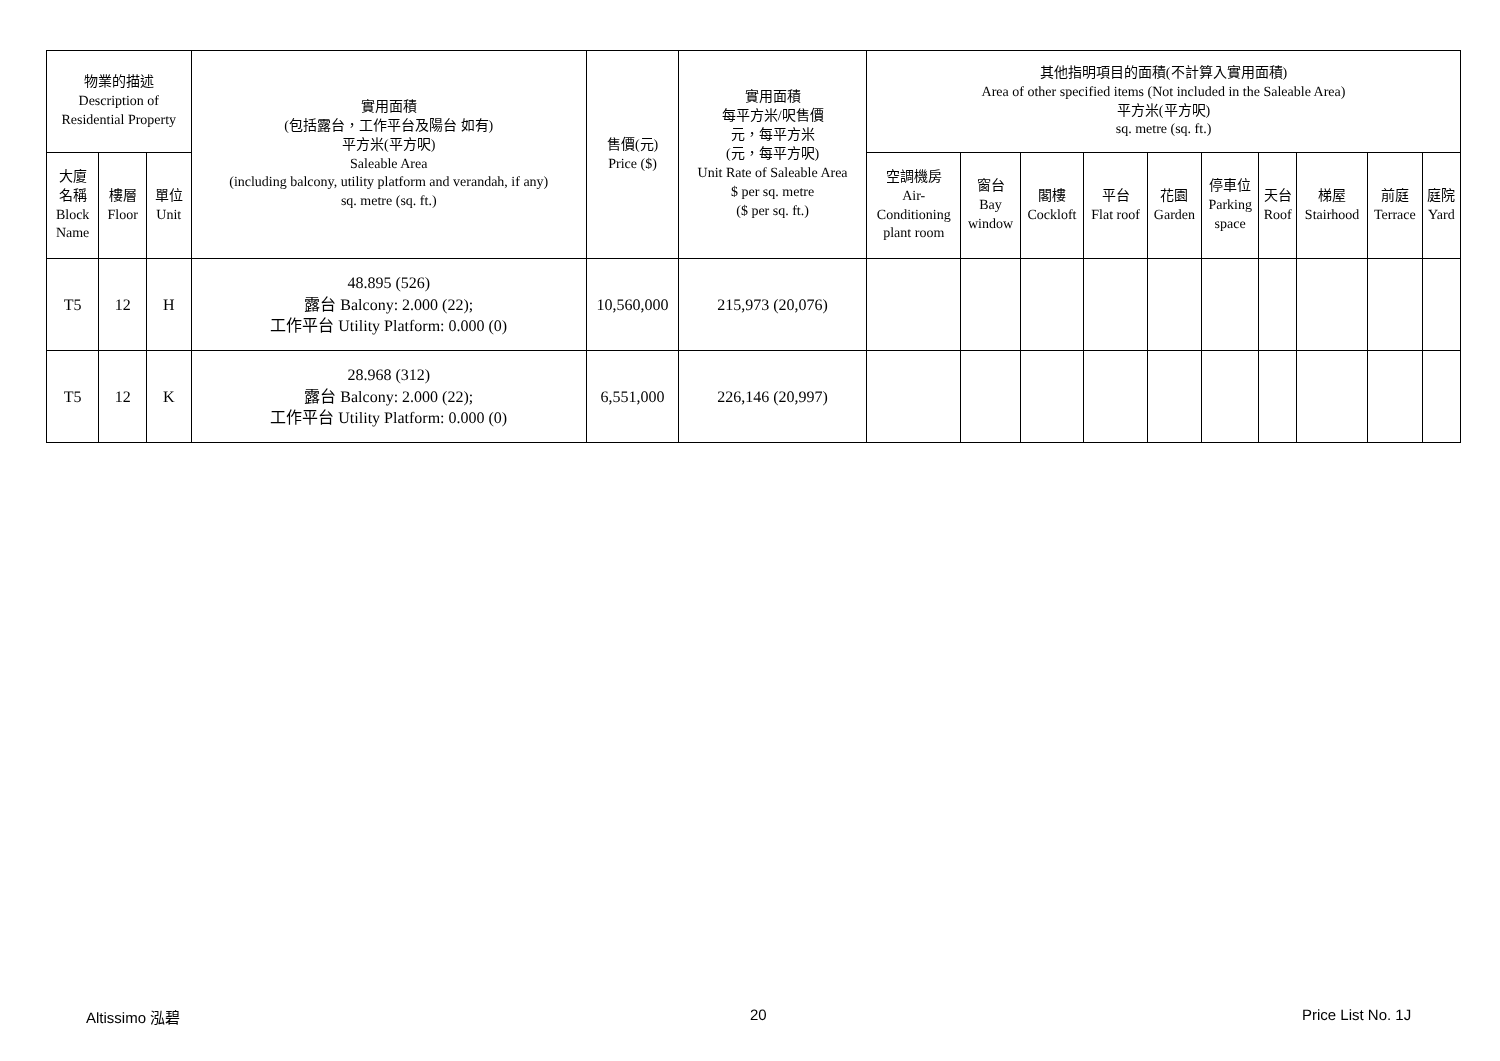| 物業的描述 Description of Residential Property | | | 實用面積 (包括露台，工作平台及陽台 如有) 平方米(平方呎) Saleable Area (including balcony, utility platform and verandah, if any) sq. metre (sq. ft.) | 售價(元) Price ($) | 實用面積 每平方米/呎售價 元，每平方米 (元，每平方呎) Unit Rate of Saleable Area $ per sq. metre ($ per sq. ft.) | 其他指明項目的面積(不計算入實用面積) Area of other specified items (Not included in the Saleable Area) 平方米(平方呎) sq. metre (sq. ft.) | | | | | | | | | |
| --- | --- | --- | --- | --- | --- | --- | --- | --- | --- | --- | --- | --- | --- | --- | --- |
| 大廈 名稱 Block Name | 樓層 Floor | 單位 Unit | | | | 空調機房 Air- Conditioning plant room | 窗台 Bay window | 閣樓 Cockloft | 平台 Flat roof | 花園 Garden | 停車位 Parking space | 天台 Roof | 梯屋 Stairhood | 前庭 Terrace | 庭院 Yard |
| T5 | 12 | H | 48.895 (526) 露台 Balcony: 2.000 (22); 工作平台 Utility Platform: 0.000 (0) | 10,560,000 | 215,973 (20,076) | | | | | | | | | | |
| T5 | 12 | K | 28.968 (312) 露台 Balcony: 2.000 (22); 工作平台 Utility Platform: 0.000 (0) | 6,551,000 | 226,146 (20,997) | | | | | | | | | | |
Altissimo 泓碧 20 Price List No. 1J